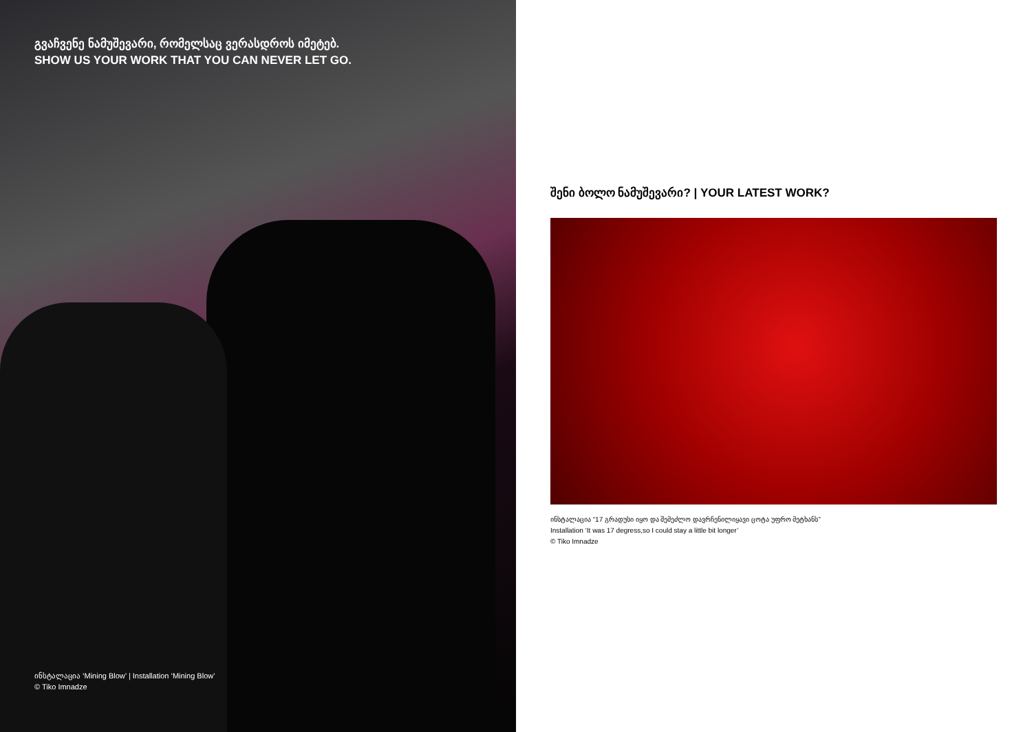გვაჩვენე ნამუშევარი, რომელსაც ვერასდროს იმეტებ.
SHOW US YOUR WORK THAT YOU CAN NEVER LET GO.
ინსტალაცია ‘Mining Blow’ | Installation ‘Mining Blow’
© Tiko Imnadze
შენი ბოლო ნამუშევარი? | YOUR LATEST WORK?
ინსტალაცია “17 გრადუსი იყო და შემეძლო დავრჩენილიყავი ცოტა უფრო მეტხანს”
Installation ‘It was 17 degress,so I could stay a little bit longer’
© Tiko Imnadze